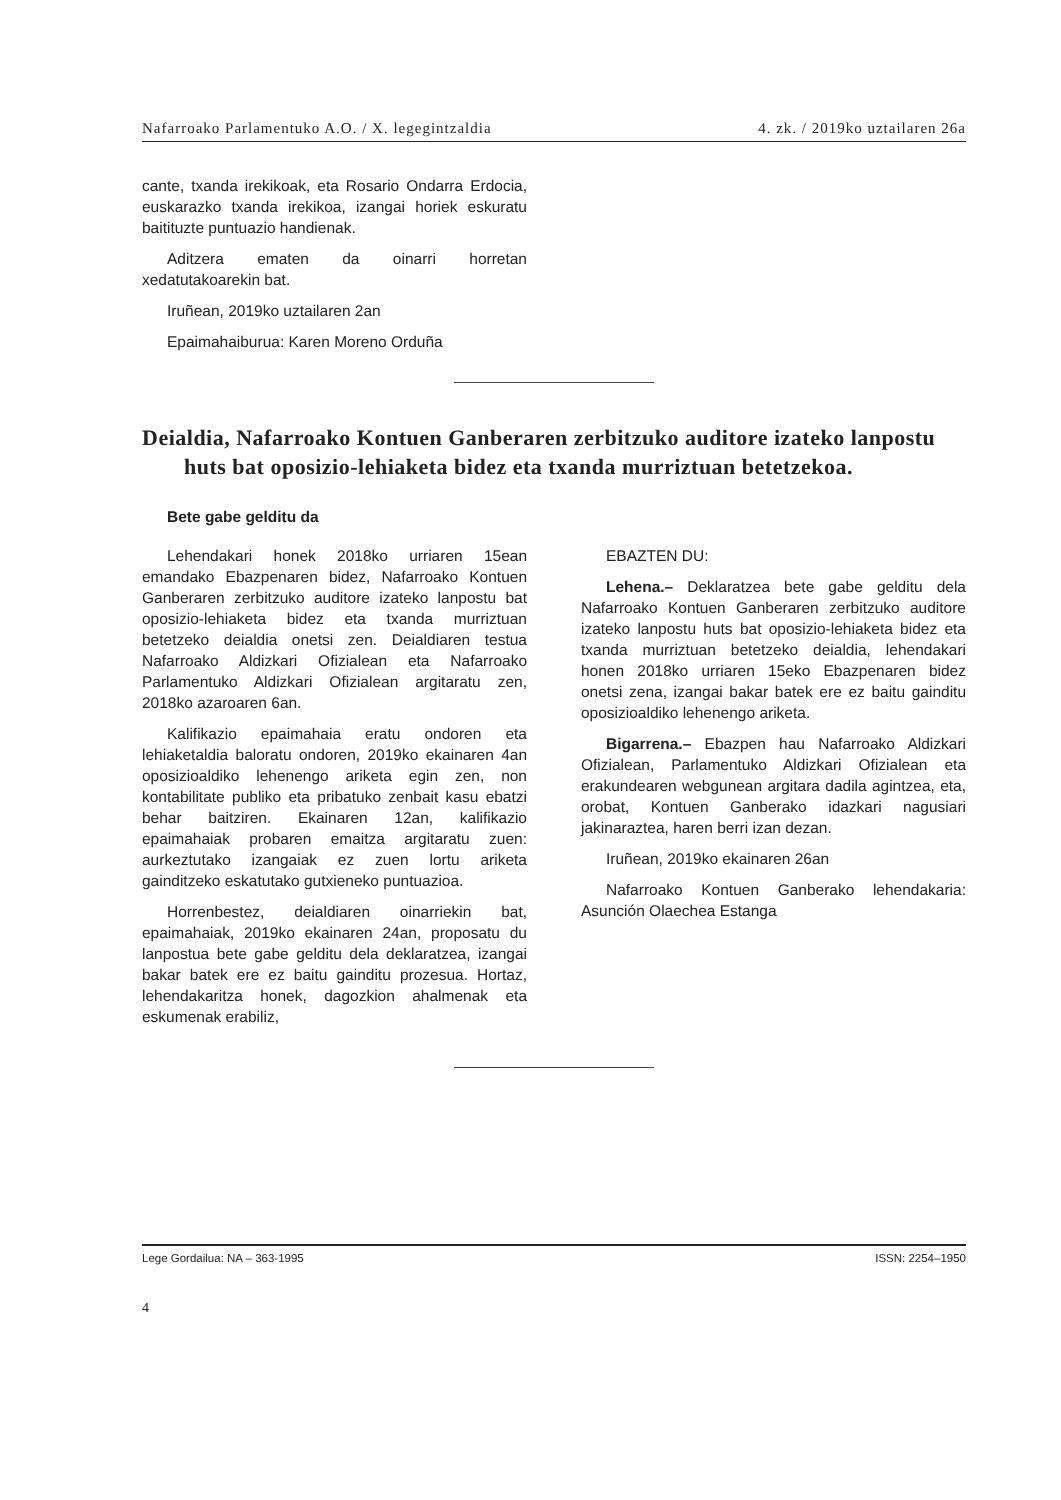Nafarroako Parlamentuko A.O. / X. legegintzaldia 4. zk. / 2019ko uztailaren 26a
cante, txanda irekikoak, eta Rosario Ondarra Erdocia, euskarazko txanda irekikoa, izangai horiek eskuratu baitituzte puntuazio handienak.
Aditzera ematen da oinarri horretan xedatutakoarekin bat.
Iruñean, 2019ko uztailaren 2an
Epaimahaiburua: Karen Moreno Orduña
Deialdia, Nafarroako Kontuen Ganberaren zerbitzuko auditore izateko lanpostu huts bat oposizio-lehiaketa bidez eta txanda murriztuan betetzekoa.
Bete gabe gelditu da
Lehendakari honek 2018ko urriaren 15ean emandako Ebazpenaren bidez, Nafarroako Kontuen Ganberaren zerbitzuko auditore izateko lanpostu bat oposizio-lehiaketa bidez eta txanda murriztuan betetzeko deialdia onetsi zen. Deialdiaren testua Nafarroako Aldizkari Ofizialean eta Nafarroako Parlamentuko Aldizkari Ofizialean argitaratu zen, 2018ko azaroaren 6an.
Kalifikazio epaimahaia eratu ondoren eta lehiaketaldia baloratu ondoren, 2019ko ekainaren 4an oposizioaldiko lehenengo ariketa egin zen, non kontabilitate publiko eta pribatuko zenbait kasu ebatzi behar baitziren. Ekainaren 12an, kalifikazio epaimahaiak probaren emaitza argitaratu zuen: aurkeztutako izangaiak ez zuen lortu ariketa gainditzeko eskatutako gutxieneko puntuazioa.
Horrenbestez, deialdiaren oinarriekin bat, epaimahaiak, 2019ko ekainaren 24an, proposatu du lanpostua bete gabe gelditu dela deklaratzea, izangai bakar batek ere ez baitu gainditu prozesua. Hortaz, lehendakaritza honek, dagozkion ahalmenak eta eskumenak erabiliz,
EBAZTEN DU:
Lehena.– Deklaratzea bete gabe gelditu dela Nafarroako Kontuen Ganberaren zerbitzuko auditore izateko lanpostu huts bat oposizio-lehiaketa bidez eta txanda murriztuan betetzeko deialdia, lehendakari honen 2018ko urriaren 15eko Ebazpenaren bidez onetsi zena, izangai bakar batek ere ez baitu gainditu oposizioaldiko lehenengo ariketa.
Bigarrena.– Ebazpen hau Nafarroako Aldizkari Ofizialean, Parlamentuko Aldizkari Ofizialean eta erakundearen webgunean argitara dadila agintzea, eta, orobat, Kontuen Ganberako idazkari nagusiari jakinaraztea, haren berri izan dezan.
Iruñean, 2019ko ekainaren 26an
Nafarroako Kontuen Ganberako lehendakaria: Asunción Olaechea Estanga
Lege Gordailua: NA – 363-1995 ISSN: 2254–1950
4